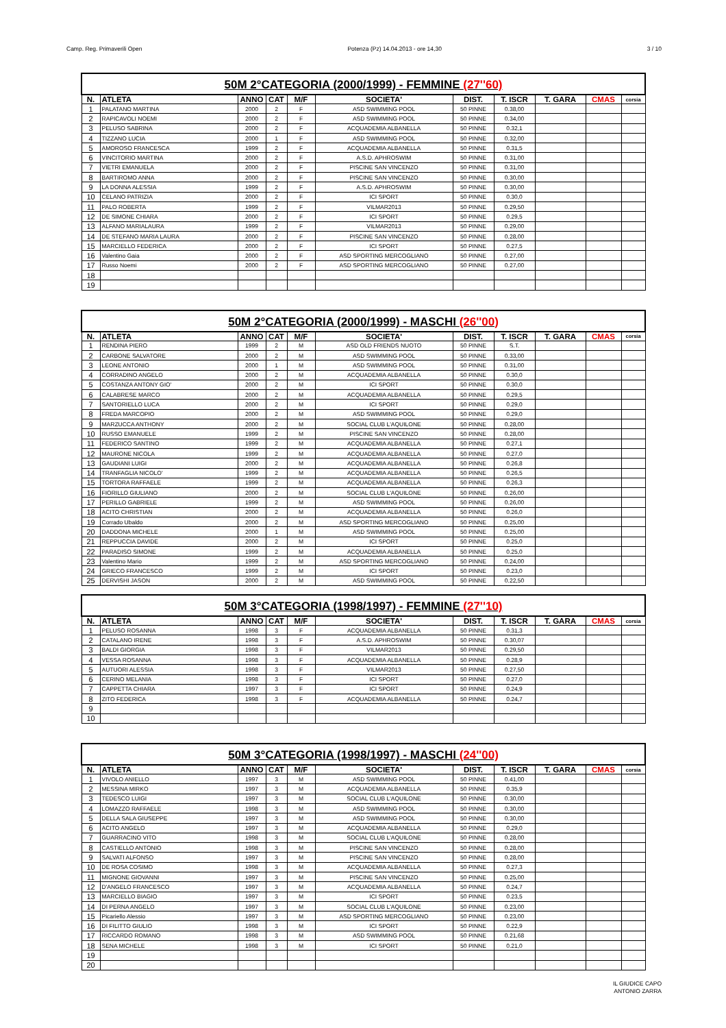Camp. Reg. Primaverili Open Potenza (Pz) 14.04.2013 - ore 14,30 3 / 10
| 50M 2°CATEGORIA (2000/1999) - FEMMINE (27''60) | | | | | | | | | | |
| N. | ATLETA | ANNO | CAT | M/F | SOCIETA' | DIST. | T. ISCR | T. GARA | CMAS | corsia |
| 1 | PALATANO MARTINA | 2000 | 2 | F | ASD SWIMMING POOL | 50 PINNE | 0.38,00 | | | |
| 2 | RAPICAVOLI NOEMI | 2000 | 2 | F | ASD SWIMMING POOL | 50 PINNE | 0.34,00 | | | |
| 3 | PELUSO SABRINA | 2000 | 2 | F | ACQUADEMIA ALBANELLA | 50 PINNE | 0.32,1 | | | |
| 4 | TIZZANO LUCIA | 2000 | 1 | F | ASD SWIMMING POOL | 50 PINNE | 0.32,00 | | | |
| 5 | AMOROSO FRANCESCA | 1999 | 2 | F | ACQUADEMIA ALBANELLA | 50 PINNE | 0.31,5 | | | |
| 6 | VINCITORIO MARTINA | 2000 | 2 | F | A.S.D. APHROSWIM | 50 PINNE | 0.31,00 | | | |
| 7 | VIETRI EMANUELA | 2000 | 2 | F | PISCINE SAN VINCENZO | 50 PINNE | 0.31,00 | | | |
| 8 | BARTIROMO ANNA | 2000 | 2 | F | PISCINE SAN VINCENZO | 50 PINNE | 0.30,00 | | | |
| 9 | LA DONNA ALESSIA | 1999 | 2 | F | A.S.D. APHROSWIM | 50 PINNE | 0.30,00 | | | |
| 10 | CELANO PATRIZIA | 2000 | 2 | F | ICI SPORT | 50 PINNE | 0.30,0 | | | |
| 11 | PALO ROBERTA | 1999 | 2 | F | VILMAR2013 | 50 PINNE | 0.29,50 | | | |
| 12 | DE SIMONE CHIARA | 2000 | 2 | F | ICI SPORT | 50 PINNE | 0.29,5 | | | |
| 13 | ALFANO MARIALAURA | 1999 | 2 | F | VILMAR2013 | 50 PINNE | 0.29,00 | | | |
| 14 | DE STEFANO MARIA LAURA | 2000 | 2 | F | PISCINE SAN VINCENZO | 50 PINNE | 0.28,00 | | | |
| 15 | MARCIELLO FEDERICA | 2000 | 2 | F | ICI SPORT | 50 PINNE | 0.27,5 | | | |
| 16 | Valentino Gaia | 2000 | 2 | F | ASD SPORTING MERCOGLIANO | 50 PINNE | 0.27,00 | | | |
| 17 | Russo Noemi | 2000 | 2 | F | ASD SPORTING MERCOGLIANO | 50 PINNE | 0.27,00 | | | |
| 18 | | | | | | | | | | |
| 19 | | | | | | | | | | |
| 50M 2°CATEGORIA (2000/1999) - MASCHI (26''00) | | | | | | | | | | |
| N. | ATLETA | ANNO | CAT | M/F | SOCIETA' | DIST. | T. ISCR | T. GARA | CMAS | corsia |
| 1 | RENDINA PIERO | 1999 | 2 | M | ASD OLD FRIENDS NUOTO | 50 PINNE | S.T. | | | |
| 2 | CARBONE SALVATORE | 2000 | 2 | M | ASD SWIMMING POOL | 50 PINNE | 0.33,00 | | | |
| 3 | LEONE ANTONIO | 2000 | 1 | M | ASD SWIMMING POOL | 50 PINNE | 0.31,00 | | | |
| 4 | CORRADINO ANGELO | 2000 | 2 | M | ACQUADEMIA ALBANELLA | 50 PINNE | 0.30,0 | | | |
| 5 | COSTANZA ANTONY GIO' | 2000 | 2 | M | ICI SPORT | 50 PINNE | 0.30,0 | | | |
| 6 | CALABRESE MARCO | 2000 | 2 | M | ACQUADEMIA ALBANELLA | 50 PINNE | 0.29,5 | | | |
| 7 | SANTORIELLO LUCA | 2000 | 2 | M | ICI SPORT | 50 PINNE | 0.29,0 | | | |
| 8 | FREDA MARCOPIO | 2000 | 2 | M | ASD SWIMMING POOL | 50 PINNE | 0.29,0 | | | |
| 9 | MARZUCCA ANTHONY | 2000 | 2 | M | SOCIAL CLUB L'AQUILONE | 50 PINNE | 0.28,00 | | | |
| 10 | RUSSO EMANUELE | 1999 | 2 | M | PISCINE SAN VINCENZO | 50 PINNE | 0.28,00 | | | |
| 11 | FEDERICO SANTINO | 1999 | 2 | M | ACQUADEMIA ALBANELLA | 50 PINNE | 0.27,1 | | | |
| 12 | MAURONE NICOLA | 1999 | 2 | M | ACQUADEMIA ALBANELLA | 50 PINNE | 0.27,0 | | | |
| 13 | GAUDIANI LUIGI | 2000 | 2 | M | ACQUADEMIA ALBANELLA | 50 PINNE | 0.26,8 | | | |
| 14 | TRANFAGLIA NICOLO' | 1999 | 2 | M | ACQUADEMIA ALBANELLA | 50 PINNE | 0.26,5 | | | |
| 15 | TORTORA RAFFAELE | 1999 | 2 | M | ACQUADEMIA ALBANELLA | 50 PINNE | 0.26,3 | | | |
| 16 | FIORILLO GIULIANO | 2000 | 2 | M | SOCIAL CLUB L'AQUILONE | 50 PINNE | 0.26,00 | | | |
| 17 | PERILLO GABRIELE | 1999 | 2 | M | ASD SWIMMING POOL | 50 PINNE | 0.26,00 | | | |
| 18 | ACITO CHRISTIAN | 2000 | 2 | M | ACQUADEMIA ALBANELLA | 50 PINNE | 0.26,0 | | | |
| 19 | Corrado Ubaldo | 2000 | 2 | M | ASD SPORTING MERCOGLIANO | 50 PINNE | 0.25,00 | | | |
| 20 | DADDONA MICHELE | 2000 | 1 | M | ASD SWIMMING POOL | 50 PINNE | 0.25,00 | | | |
| 21 | REPPUCCIA DAVIDE | 2000 | 2 | M | ICI SPORT | 50 PINNE | 0.25,0 | | | |
| 22 | PARADISO SIMONE | 1999 | 2 | M | ACQUADEMIA ALBANELLA | 50 PINNE | 0.25,0 | | | |
| 23 | Valentino Mario | 1999 | 2 | M | ASD SPORTING MERCOGLIANO | 50 PINNE | 0.24,00 | | | |
| 24 | GRIECO FRANCESCO | 1999 | 2 | M | ICI SPORT | 50 PINNE | 0.23,0 | | | |
| 25 | DERVISHI JASON | 2000 | 2 | M | ASD SWIMMING POOL | 50 PINNE | 0.22,50 | | | |
| 50M 3°CATEGORIA (1998/1997) - FEMMINE (27''10) | | | | | | | | | | |
| N. | ATLETA | ANNO | CAT | M/F | SOCIETA' | DIST. | T. ISCR | T. GARA | CMAS | corsia |
| 1 | PELUSO ROSANNA | 1998 | 3 | F | ACQUADEMIA ALBANELLA | 50 PINNE | 0.31,3 | | | |
| 2 | CATALANO IRENE | 1998 | 3 | F | A.S.D. APHROSWIM | 50 PINNE | 0.30,07 | | | |
| 3 | BALDI GIORGIA | 1998 | 3 | F | VILMAR2013 | 50 PINNE | 0.29,50 | | | |
| 4 | VESSA ROSANNA | 1998 | 3 | F | ACQUADEMIA ALBANELLA | 50 PINNE | 0.28,9 | | | |
| 5 | AUTUORI ALESSIA | 1998 | 3 | F | VILMAR2013 | 50 PINNE | 0.27,50 | | | |
| 6 | CERINO MELANIA | 1998 | 3 | F | ICI SPORT | 50 PINNE | 0.27,0 | | | |
| 7 | CAPPETTA CHIARA | 1997 | 3 | F | ICI SPORT | 50 PINNE | 0.24,9 | | | |
| 8 | ZITO FEDERICA | 1998 | 3 | F | ACQUADEMIA ALBANELLA | 50 PINNE | 0.24,7 | | | |
| 9 | | | | | | | | | | |
| 10 | | | | | | | | | | |
| 50M 3°CATEGORIA (1998/1997) - MASCHI (24''00) | | | | | | | | | | |
| N. | ATLETA | ANNO | CAT | M/F | SOCIETA' | DIST. | T. ISCR | T. GARA | CMAS | corsia |
| 1 | VIVOLO ANIELLO | 1997 | 3 | M | ASD SWIMMING POOL | 50 PINNE | 0.41,00 | | | |
| 2 | MESSINA MIRKO | 1997 | 3 | M | ACQUADEMIA ALBANELLA | 50 PINNE | 0.35,9 | | | |
| 3 | TEDESCO LUIGI | 1997 | 3 | M | SOCIAL CLUB L'AQUILONE | 50 PINNE | 0.30,00 | | | |
| 4 | LOMAZZO RAFFAELE | 1998 | 3 | M | ASD SWIMMING POOL | 50 PINNE | 0.30,00 | | | |
| 5 | DELLA SALA GIUSEPPE | 1997 | 3 | M | ASD SWIMMING POOL | 50 PINNE | 0.30,00 | | | |
| 6 | ACITO ANGELO | 1997 | 3 | M | ACQUADEMIA ALBANELLA | 50 PINNE | 0.29,0 | | | |
| 7 | GUARRACINO VITO | 1998 | 3 | M | SOCIAL CLUB L'AQUILONE | 50 PINNE | 0.28,00 | | | |
| 8 | CASTIELLO ANTONIO | 1998 | 3 | M | PISCINE SAN VINCENZO | 50 PINNE | 0.28,00 | | | |
| 9 | SALVATI ALFONSO | 1997 | 3 | M | PISCINE SAN VINCENZO | 50 PINNE | 0.28,00 | | | |
| 10 | DE ROSA COSIMO | 1998 | 3 | M | ACQUADEMIA ALBANELLA | 50 PINNE | 0.27,3 | | | |
| 11 | MIGNONE GIOVANNI | 1997 | 3 | M | PISCINE SAN VINCENZO | 50 PINNE | 0.25,00 | | | |
| 12 | D'ANGELO FRANCESCO | 1997 | 3 | M | ACQUADEMIA ALBANELLA | 50 PINNE | 0.24,7 | | | |
| 13 | MARCIELLO BIAGIO | 1997 | 3 | M | ICI SPORT | 50 PINNE | 0.23,5 | | | |
| 14 | DI PERNA ANGELO | 1997 | 3 | M | SOCIAL CLUB L'AQUILONE | 50 PINNE | 0.23,00 | | | |
| 15 | Picariello Alessio | 1997 | 3 | M | ASD SPORTING MERCOGLIANO | 50 PINNE | 0.23,00 | | | |
| 16 | DI FILITTO GIULIO | 1998 | 3 | M | ICI SPORT | 50 PINNE | 0.22,9 | | | |
| 17 | RICCARDO ROMANO | 1998 | 3 | M | ASD SWIMMING POOL | 50 PINNE | 0.21,68 | | | |
| 18 | SENA MICHELE | 1998 | 3 | M | ICI SPORT | 50 PINNE | 0.21,0 | | | |
| 19 | | | | | | | | | | |
| 20 | | | | | | | | | | |
IL GIUDICE CAPO
ANTONIO ZARRA